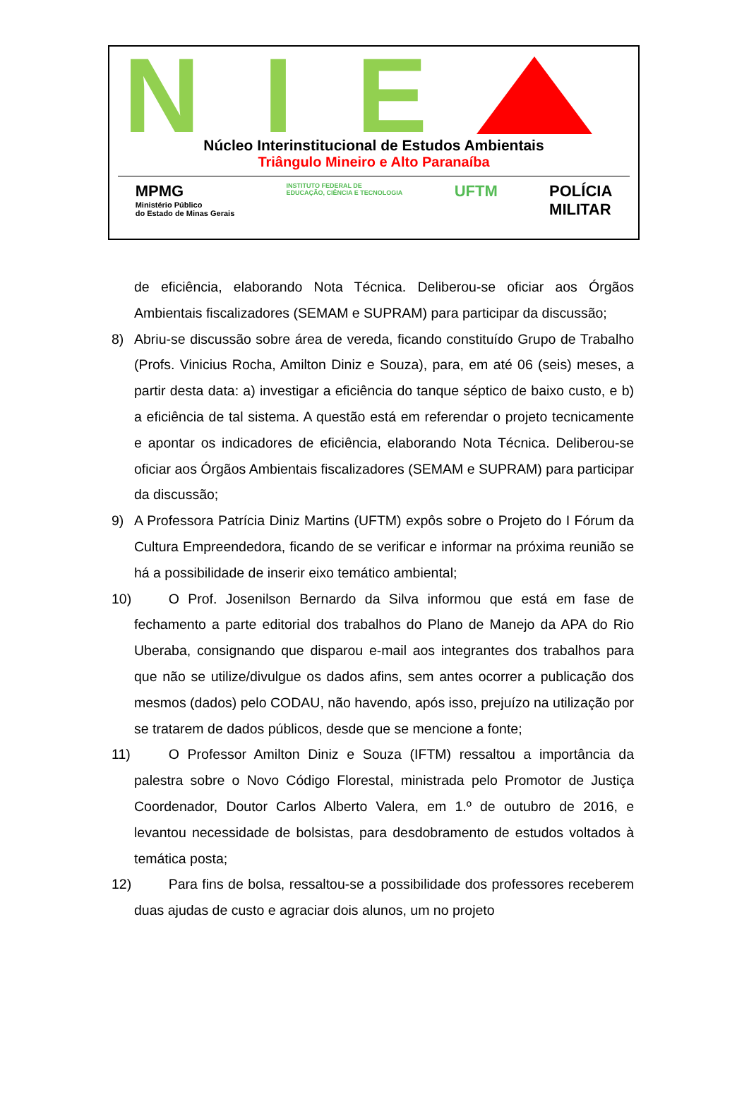N I E
Núcleo Interinstitucional de Estudos Ambientais
Triângulo Mineiro e Alto Paranaíba
MPMG
Ministério Público
do Estado de Minas Gerais
INSTITUTO FEDERAL DE
EDUCAÇÃO, CIÊNCIA E TECNOLOGIA
UFTM POLÍCIA
MILITAR
de eficiência, elaborando Nota Técnica. Deliberou-se oficiar aos Órgãos Ambientais fiscalizadores (SEMAM e SUPRAM) para participar da discussão;
8) Abriu-se discussão sobre área de vereda, ficando constituído Grupo de Trabalho (Profs. Vinicius Rocha, Amilton Diniz e Souza), para, em até 06 (seis) meses, a partir desta data: a) investigar a eficiência do tanque séptico de baixo custo, e b) a eficiência de tal sistema. A questão está em referendar o projeto tecnicamente e apontar os indicadores de eficiência, elaborando Nota Técnica. Deliberou-se oficiar aos Órgãos Ambientais fiscalizadores (SEMAM e SUPRAM) para participar da discussão;
9) A Professora Patrícia Diniz Martins (UFTM) expôs sobre o Projeto do I Fórum da Cultura Empreendedora, ficando de se verificar e informar na próxima reunião se há a possibilidade de inserir eixo temático ambiental;
10)
   O Prof. Josenilson Bernardo da Silva informou que está em fase de fechamento a parte editorial dos trabalhos do Plano de Manejo da APA do Rio Uberaba, consignando que disparou e-mail aos integrantes dos trabalhos para que não se utilize/divulgue os dados afins, sem antes ocorrer a publicação dos mesmos (dados) pelo CODAU, não havendo, após isso, prejuízo na utilização por se tratarem de dados públicos, desde que se mencione a fonte;
11)
   O Professor Amilton Diniz e Souza (IFTM) ressaltou a importância da palestra sobre o Novo Código Florestal, ministrada pelo Promotor de Justiça Coordenador, Doutor Carlos Alberto Valera, em 1.º de outubro de 2016, e levantou necessidade de bolsistas, para desdobramento de estudos voltados à temática posta;
12)
   Para fins de bolsa, ressaltou-se a possibilidade dos professores receberem duas ajudas de custo e agraciar dois alunos, um no projeto